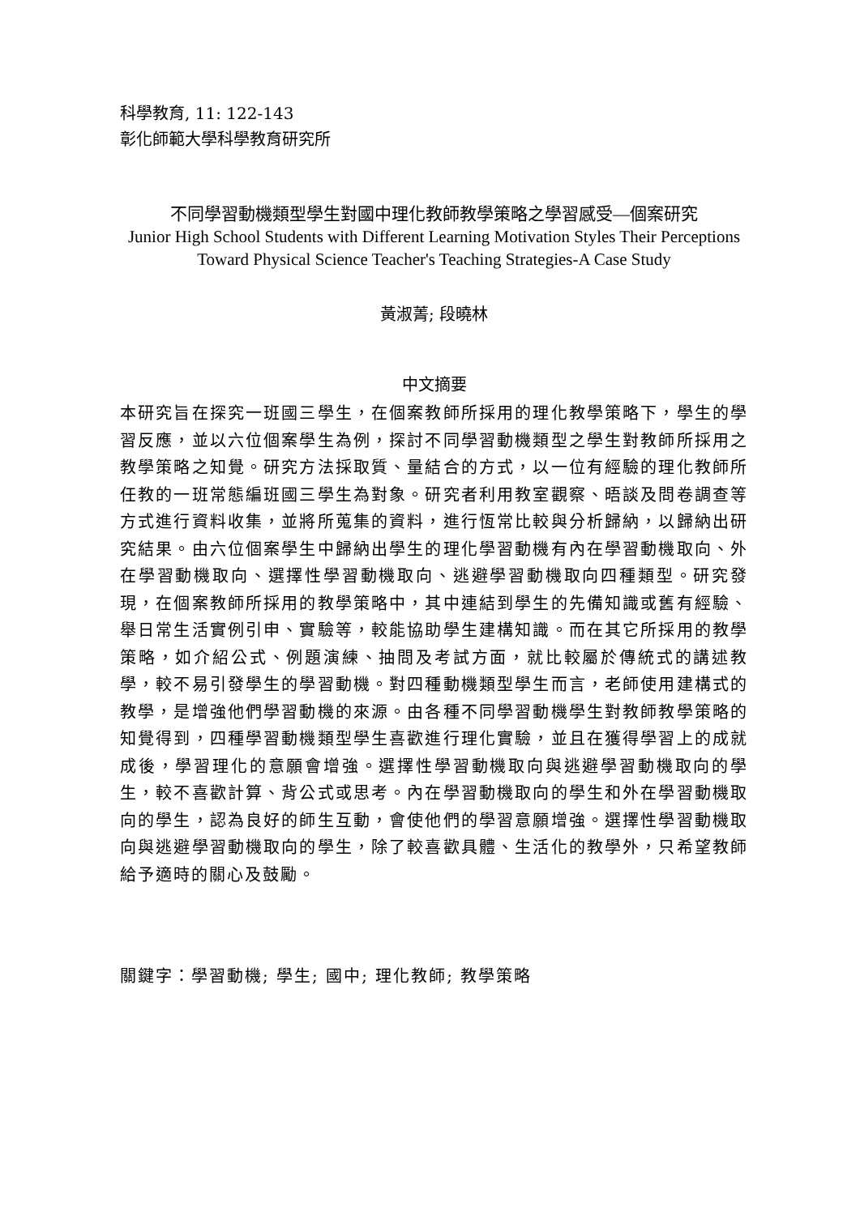科學教育, 11: 122-143
彰化師範大學科學教育研究所
不同學習動機類型學生對國中理化教師教學策略之學習感受—個案研究
Junior High School Students with Different Learning Motivation Styles Their Perceptions Toward Physical Science Teacher's Teaching Strategies-A Case Study
黃淑菁; 段曉林
中文摘要
本研究旨在探究一班國三學生，在個案教師所採用的理化教學策略下，學生的學習反應，並以六位個案學生為例，探討不同學習動機類型之學生對教師所採用之教學策略之知覺。研究方法採取質、量結合的方式，以一位有經驗的理化教師所任教的一班常態編班國三學生為對象。研究者利用教室觀察、晤談及問卷調查等方式進行資料收集，並將所蒐集的資料，進行恆常比較與分析歸納，以歸納出研究結果。由六位個案學生中歸納出學生的理化學習動機有內在學習動機取向、外在學習動機取向、選擇性學習動機取向、逃避學習動機取向四種類型。研究發現，在個案教師所採用的教學策略中，其中連結到學生的先備知識或舊有經驗、舉日常生活實例引申、實驗等，較能協助學生建構知識。而在其它所採用的教學策略，如介紹公式、例題演練、抽問及考試方面，就比較屬於傳統式的講述教學，較不易引發學生的學習動機。對四種動機類型學生而言，老師使用建構式的教學，是增強他們學習動機的來源。由各種不同學習動機學生對教師教學策略的知覺得到，四種學習動機類型學生喜歡進行理化實驗，並且在獲得學習上的成就成後，學習理化的意願會增強。選擇性學習動機取向與逃避學習動機取向的學生，較不喜歡計算、背公式或思考。內在學習動機取向的學生和外在學習動機取向的學生，認為良好的師生互動，會使他們的學習意願增強。選擇性學習動機取向與逃避學習動機取向的學生，除了較喜歡具體、生活化的教學外，只希望教師給予適時的關心及鼓勵。
關鍵字：學習動機; 學生; 國中; 理化教師; 教學策略